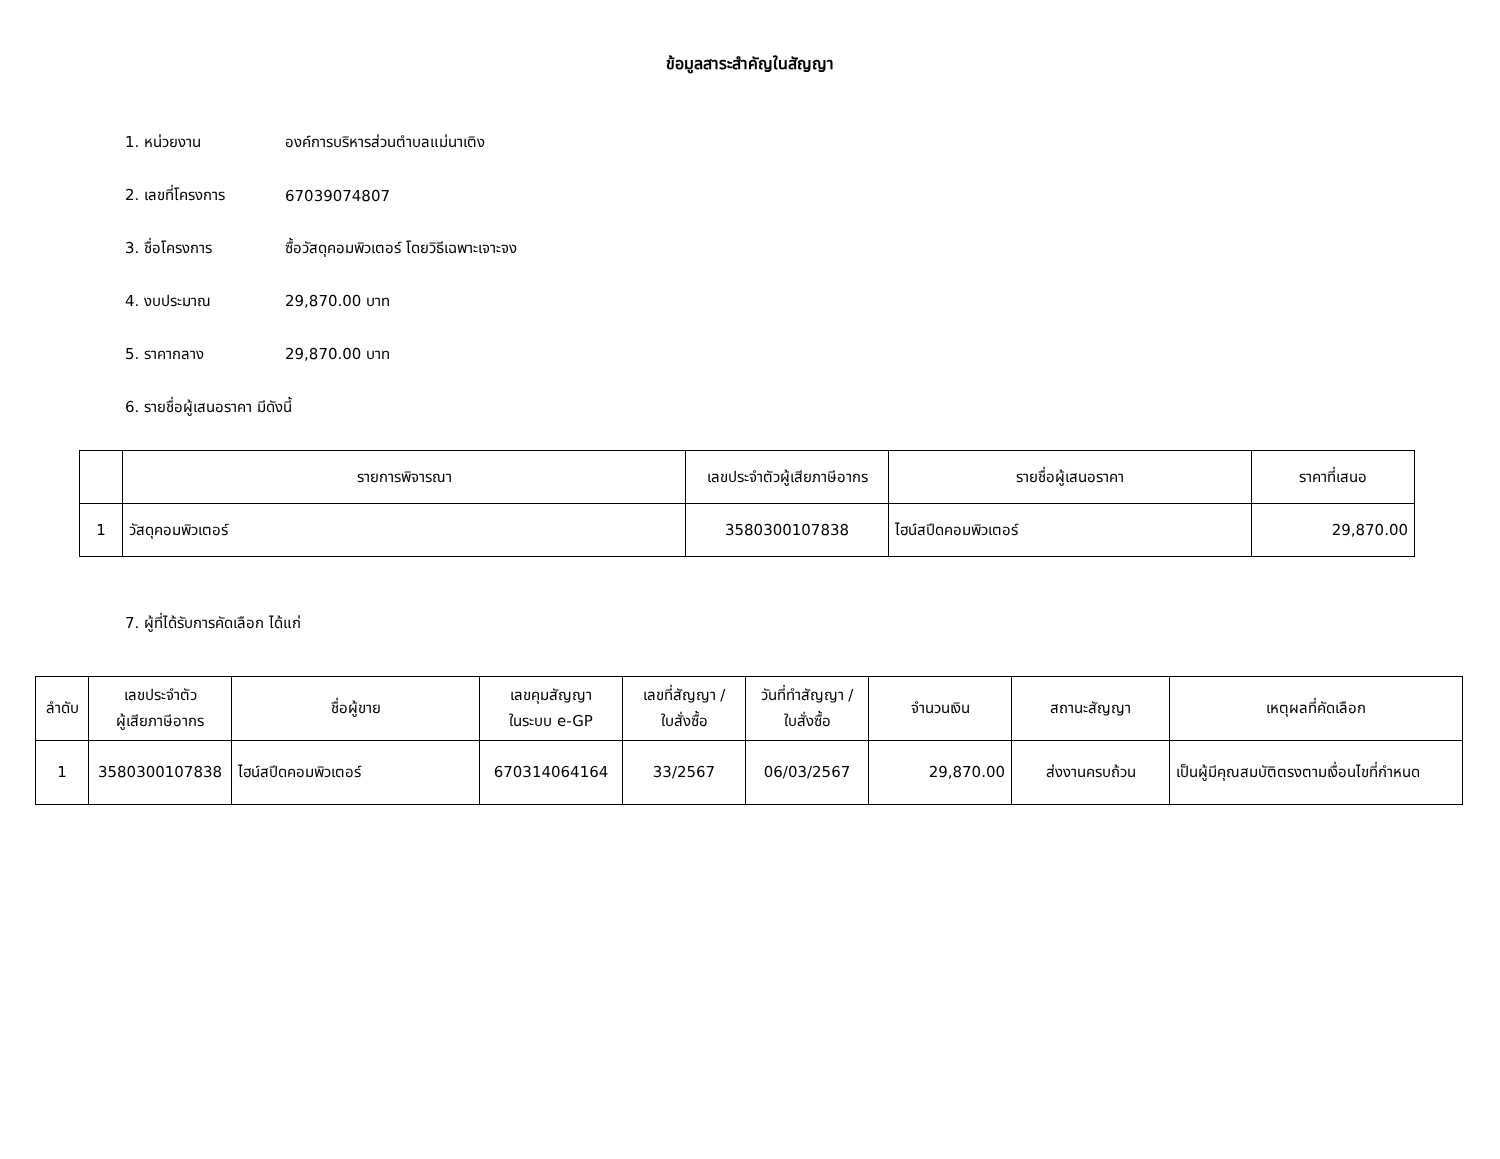ข้อมูลสาระสำคัญในสัญญา
1. หน่วยงาน องค์การบริหารส่วนตำบลแม่นาเติง
2. เลขที่โครงการ 67039074807
3. ชื่อโครงการ ซื้อวัสดุคอมพิวเตอร์ โดยวิธีเฉพาะเจาะจง
4. งบประมาณ 29,870.00 บาท
5. ราคากลาง 29,870.00 บาท
6. รายชื่อผู้เสนอราคา มีดังนี้
| | รายการพิจารณา | เลขประจำตัวผู้เสียภาษีอากร | รายชื่อผู้เสนอราคา | ราคาที่เสนอ |
| --- | --- | --- | --- | --- |
| 1 | วัสดุคอมพิวเตอร์ | 3580300107838 | ไฮน์สปีดคอมพิวเตอร์ | 29,870.00 |
7. ผู้ที่ได้รับการคัดเลือก ได้แก่
| ลำดับ | เลขประจำตัว ผู้เสียภาษีอากร | ชื่อผู้ขาย | เลขคุมสัญญา ในระบบ e-GP | เลขที่สัญญา / ใบสั่งซื้อ | วันที่ทำสัญญา / ใบสั่งซื้อ | จำนวนเงิน | สถานะสัญญา | เหตุผลที่คัดเลือก |
| --- | --- | --- | --- | --- | --- | --- | --- | --- |
| 1 | 3580300107838 | ไฮน์สปีดคอมพิวเตอร์ | 670314064164 | 33/2567 | 06/03/2567 | 29,870.00 | ส่งงานครบถ้วน | เป็นผู้มีคุณสมบัติตรงตามเงื่อนไขที่กำหนด |